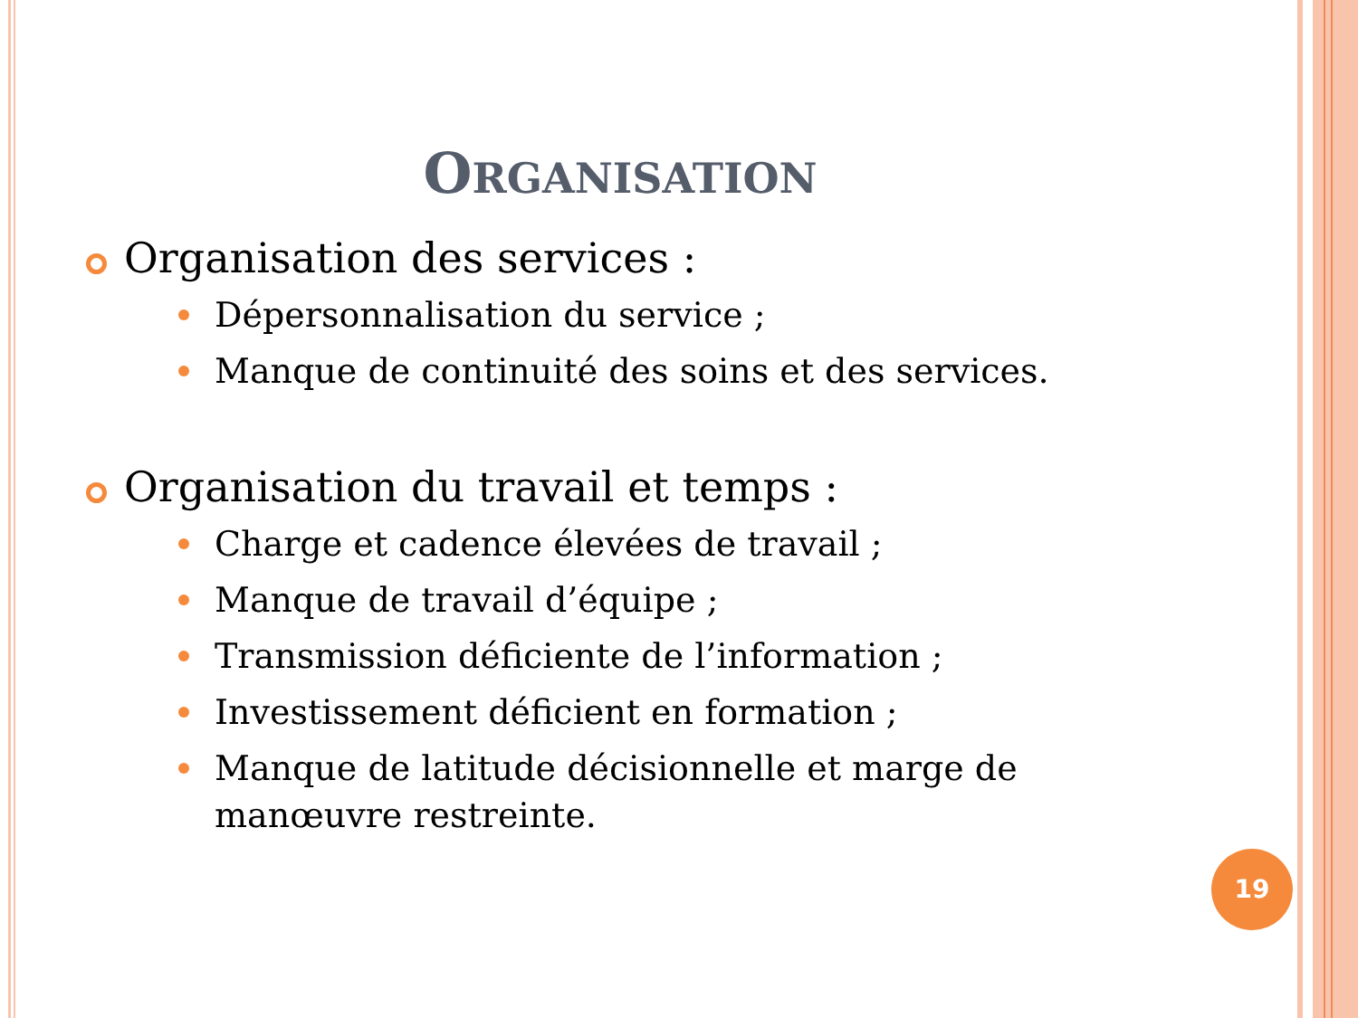ORGANISATION
Organisation des services :
Dépersonnalisation du service ;
Manque de continuité des soins et des services.
Organisation du travail et temps :
Charge et cadence élevées de travail ;
Manque de travail d’équipe ;
Transmission déficiente de l’information ;
Investissement déficient en formation ;
Manque de latitude décisionnelle et marge de manœuvre restreinte.
19